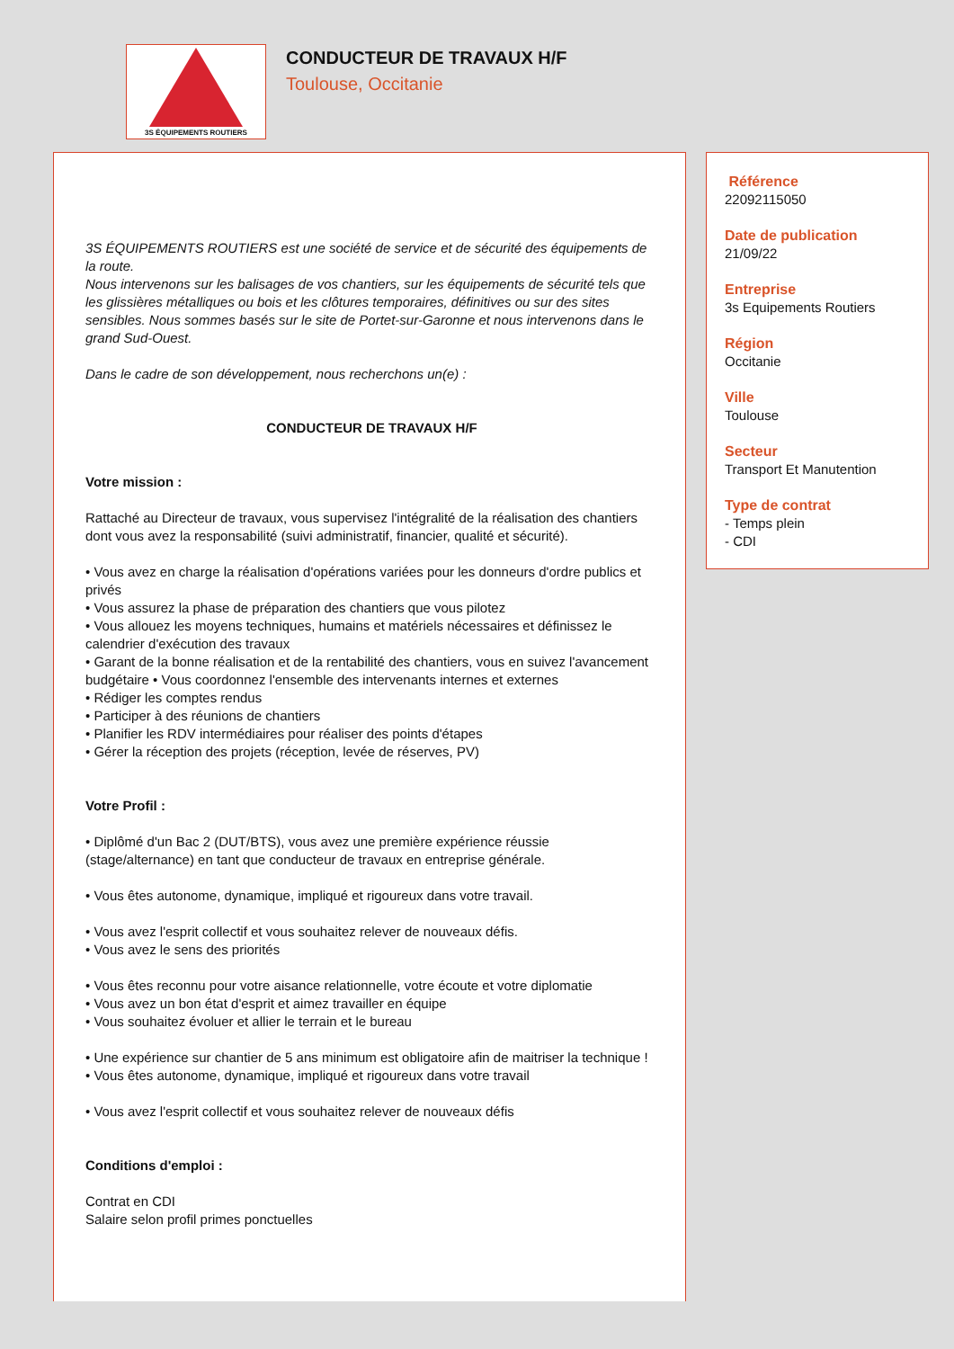3S ÉQUIPEMENTS ROUTIERS
CONDUCTEUR DE TRAVAUX H/F
Toulouse, Occitanie
3S ÉQUIPEMENTS ROUTIERS est une société de service et de sécurité des équipements de la route.
Nous intervenons sur les balisages de vos chantiers, sur les équipements de sécurité tels que les glissières métalliques ou bois et les clôtures temporaires, définitives ou sur des sites sensibles. Nous sommes basés sur le site de Portet-sur-Garonne et nous intervenons dans le grand Sud-Ouest.
Dans le cadre de son développement, nous recherchons un(e) :
CONDUCTEUR DE TRAVAUX H/F
Votre mission :
Rattaché au Directeur de travaux, vous supervisez l'intégralité de la réalisation des chantiers dont vous avez la responsabilité (suivi administratif, financier, qualité et sécurité).
• Vous avez en charge la réalisation d'opérations variées pour les donneurs d'ordre publics et privés
• Vous assurez la phase de préparation des chantiers que vous pilotez
• Vous allouez les moyens techniques, humains et matériels nécessaires et définissez le calendrier d'exécution des travaux
• Garant de la bonne réalisation et de la rentabilité des chantiers, vous en suivez l'avancement budgétaire • Vous coordonnez l'ensemble des intervenants internes et externes
• Rédiger les comptes rendus
• Participer à des réunions de chantiers
• Planifier les RDV intermédiaires pour réaliser des points d'étapes
• Gérer la réception des projets (réception, levée de réserves, PV)
Votre Profil :
• Diplômé d'un Bac 2 (DUT/BTS), vous avez une première expérience réussie (stage/alternance) en tant que conducteur de travaux en entreprise générale.
• Vous êtes autonome, dynamique, impliqué et rigoureux dans votre travail.
• Vous avez l'esprit collectif et vous souhaitez relever de nouveaux défis.
• Vous avez le sens des priorités
• Vous êtes reconnu pour votre aisance relationnelle, votre écoute et votre diplomatie
• Vous avez un bon état d'esprit et aimez travailler en équipe
• Vous souhaitez évoluer et allier le terrain et le bureau
• Une expérience sur chantier de 5 ans minimum est obligatoire afin de maitriser la technique !
• Vous êtes autonome, dynamique, impliqué et rigoureux dans votre travail
• Vous avez l'esprit collectif et vous souhaitez relever de nouveaux défis
Conditions d'emploi :
Contrat en CDI
Salaire selon profil primes ponctuelles
Référence
22092115050
Date de publication
21/09/22
Entreprise
3s Equipements Routiers
Région
Occitanie
Ville
Toulouse
Secteur
Transport Et Manutention
Type de contrat
- Temps plein
- CDI